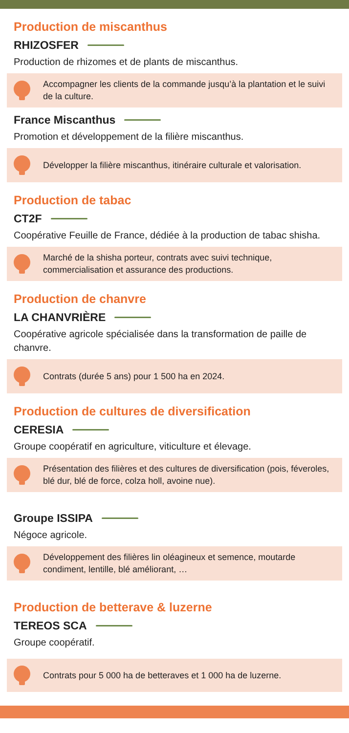Production de miscanthus
RHIZOSFER
Production de rhizomes et de plants de miscanthus.
Accompagner les clients de la commande jusqu’à la plantation et le suivi de la culture.
France Miscanthus
Promotion et développement de la filière miscanthus.
Développer la filière miscanthus, itinéraire culturale et valorisation.
Production de tabac
CT2F
Coopérative Feuille de France, dédiée à la production de tabac shisha.
Marché de la shisha porteur, contrats avec suivi technique, commercialisation et assurance des productions.
Production de chanvre
LA CHANVRIÈRE
Coopérative agricole spécialisée dans la transformation de paille de chanvre.
Contrats (durée 5 ans) pour 1 500 ha en 2024.
Production de cultures de diversification
CERESIA
Groupe coopératif en agriculture, viticulture et élevage.
Présentation des filières et des cultures de diversification (pois, féveroles, blé dur, blé de force, colza holl, avoine nue).
Groupe ISSIPA
Négoce agricole.
Développement des filières lin oléagineux et semence, moutarde condiment, lentille, blé améliorant, …
Production de betterave & luzerne
TEREOS SCA
Groupe coopératif.
Contrats pour 5 000 ha de betteraves et 1 000 ha de luzerne.